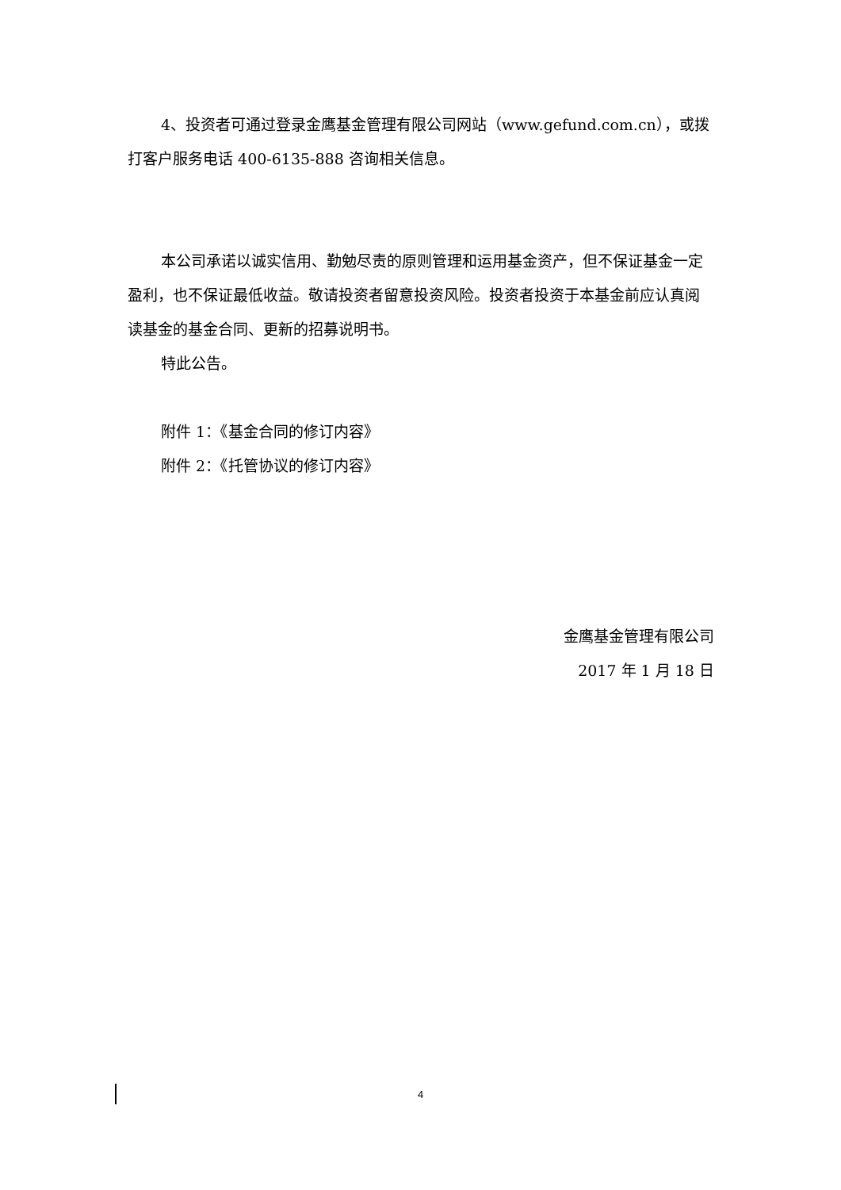4、投资者可通过登录金鹰基金管理有限公司网站（www.gefund.com.cn），或拨打客户服务电话 400-6135-888 咨询相关信息。
本公司承诺以诚实信用、勤勉尽责的原则管理和运用基金资产，但不保证基金一定盈利，也不保证最低收益。敬请投资者留意投资风险。投资者投资于本基金前应认真阅读基金的基金合同、更新的招募说明书。
特此公告。
附件 1：《基金合同的修订内容》
附件 2：《托管协议的修订内容》
金鹰基金管理有限公司
2017 年 1 月 18 日
4